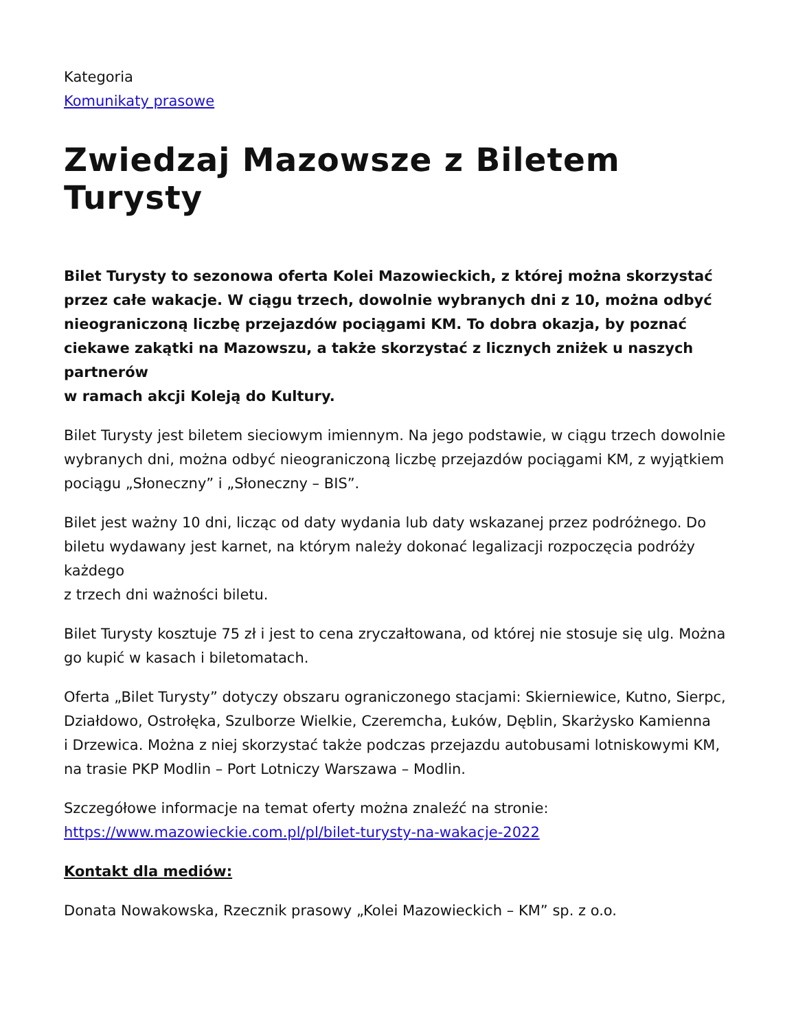Kategoria
Komunikaty prasowe
Zwiedzaj Mazowsze z Biletem Turysty
Bilet Turysty to sezonowa oferta Kolei Mazowieckich, z której można skorzystać przez całe wakacje. W ciągu trzech, dowolnie wybranych dni z 10, można odbyć nieograniczoną liczbę przejazdów pociągami KM. To dobra okazja, by poznać ciekawe zakątki na Mazowszu, a także skorzystać z licznych zniżek u naszych partnerów
w ramach akcji Koleją do Kultury.
Bilet Turysty jest biletem sieciowym imiennym. Na jego podstawie, w ciągu trzech dowolnie wybranych dni, można odbyć nieograniczoną liczbę przejazdów pociągami KM, z wyjątkiem pociągu „Słoneczny” i „Słoneczny – BIS”.
Bilet jest ważny 10 dni, licząc od daty wydania lub daty wskazanej przez podróżnego. Do biletu wydawany jest karnet, na którym należy dokonać legalizacji rozpoczęcia podróży każdego
z trzech dni ważności biletu.
Bilet Turysty kosztuje 75 zł i jest to cena zryczałtowana, od której nie stosuje się ulg. Można go kupić w kasach i biletomatach.
Oferta „Bilet Turysty” dotyczy obszaru ograniczonego stacjami: Skierniewice, Kutno, Sierpc, Działdowo, Ostrołęka, Szulborze Wielkie, Czeremcha, Łuków, Dęblin, Skarżysko Kamienna
i Drzewica. Można z niej skorzystać także podczas przejazdu autobusami lotniskowymi KM, na trasie PKP Modlin – Port Lotniczy Warszawa – Modlin.
Szczegółowe informacje na temat oferty można znaleźć na stronie: https://www.mazowieckie.com.pl/pl/bilet-turysty-na-wakacje-2022
Kontakt dla mediów:
Donata Nowakowska, Rzecznik prasowy „Kolei Mazowieckich – KM” sp. z o.o.